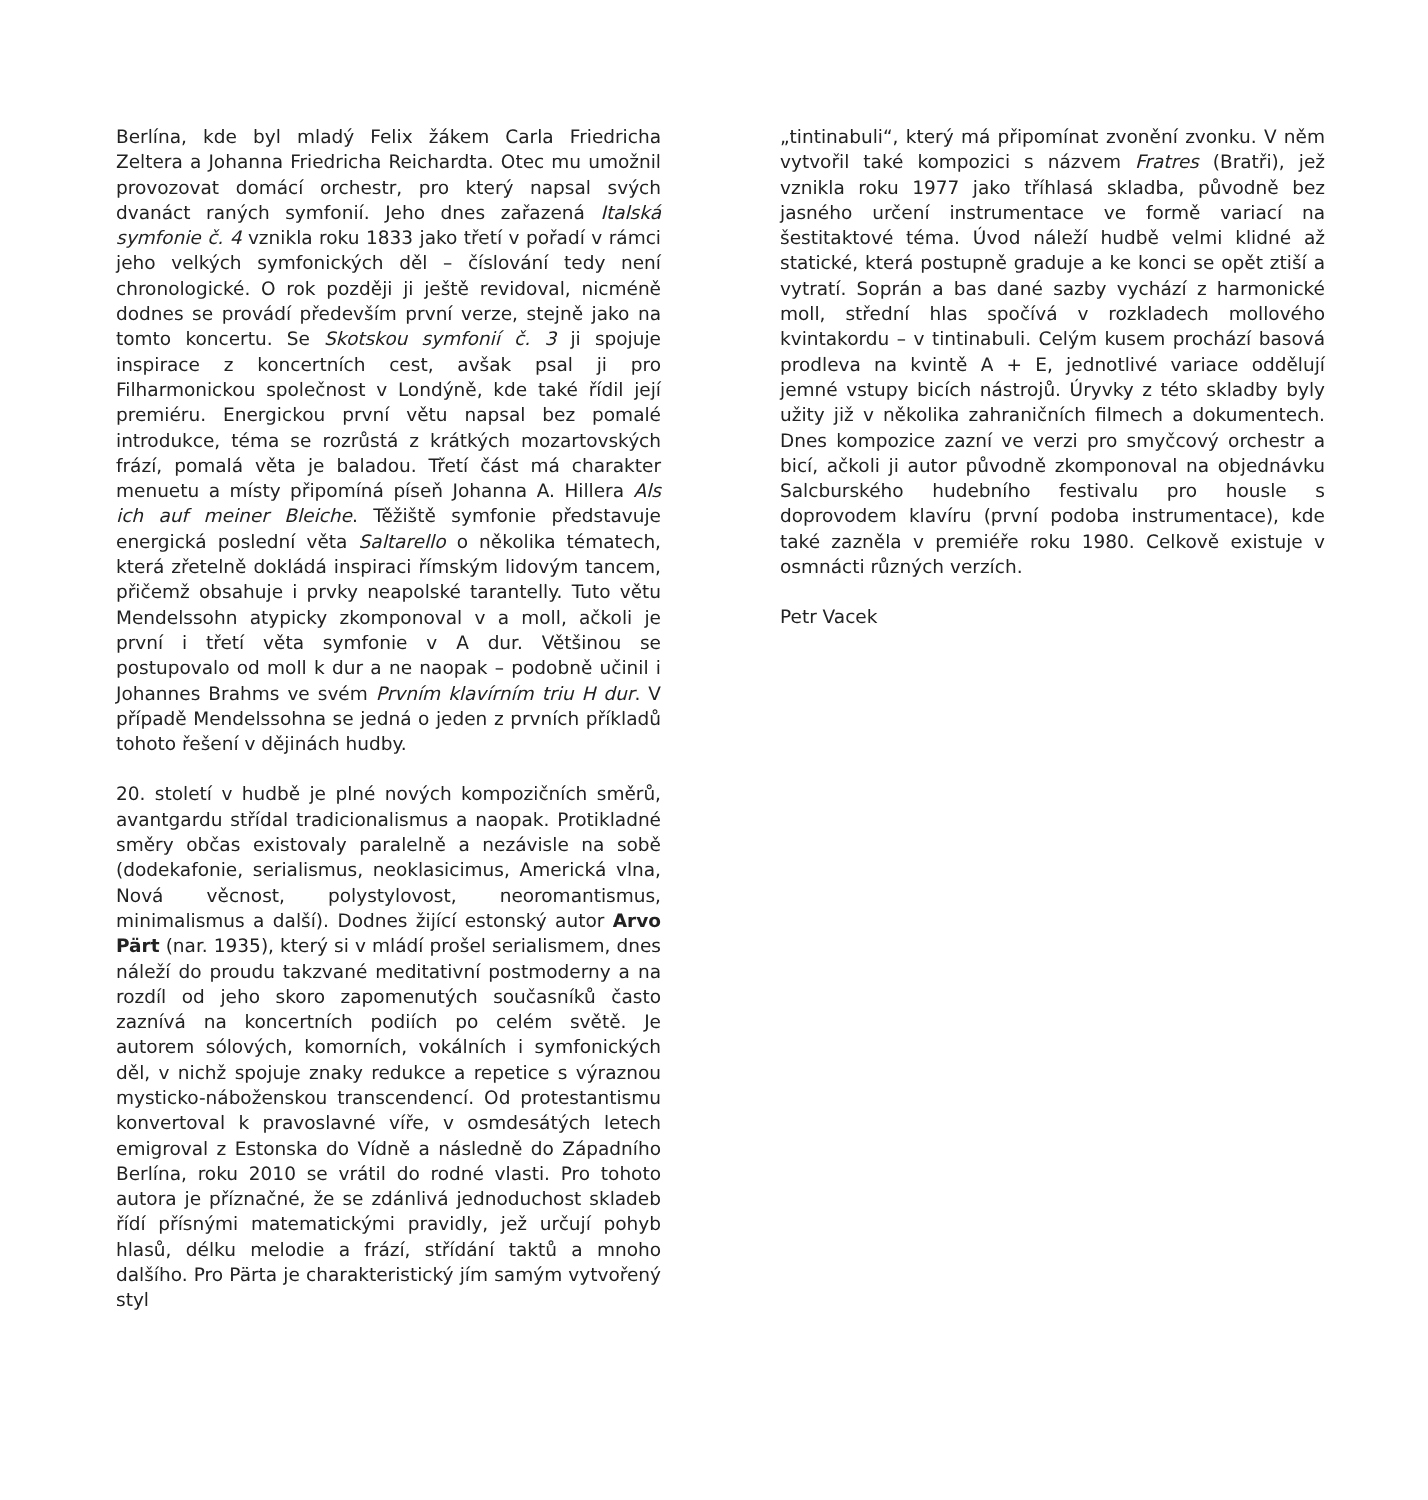Berlína, kde byl mladý Felix žákem Carla Friedricha Zeltera a Johanna Friedricha Reichardta. Otec mu umožnil provozovat domácí orchestr, pro který napsal svých dvanáct raných symfonií. Jeho dnes zařazená Italská symfonie č. 4 vznikla roku 1833 jako třetí v pořadí v rámci jeho velkých symfonických děl – číslování tedy není chronologické. O rok později ji ještě revidoval, nicméně dodnes se provádí především první verze, stejně jako na tomto koncertu. Se Skotskou symfonií č. 3 ji spojuje inspirace z koncertních cest, avšak psal ji pro Filharmonickou společnost v Londýně, kde také řídil její premiéru. Energickou první větu napsal bez pomalé introdukce, téma se rozrůstá z krátkých mozartovských frází, pomalá věta je baladou. Třetí část má charakter menuetu a místy připomíná píseň Johanna A. Hillera Als ich auf meiner Bleiche. Těžiště symfonie představuje energická poslední věta Saltarello o několika tématech, která zřetelně dokládá inspiraci římským lidovým tancem, přičemž obsahuje i prvky neapolské tarantelly. Tuto větu Mendelssohn atypicky zkomponoval v a moll, ačkoli je první i třetí věta symfonie v A dur. Většinou se postupovalo od moll k dur a ne naopak – podobně učinil i Johannes Brahms ve svém Prvním klavírním triu H dur. V případě Mendelssohna se jedná o jeden z prvních příkladů tohoto řešení v dějinách hudby.
20. století v hudbě je plné nových kompozičních směrů, avantgardu střídal tradicionalismus a naopak. Protikladné směry občas existovaly paralelně a nezávisle na sobě (dodekafonie, serialismus, neoklasicimus, Americká vlna, Nová věcnost, polystylovost, neoromantismus, minimalismus a další). Dodnes žijící estonský autor Arvo Pärt (nar. 1935), který si v mládí prošel serialismem, dnes náleží do proudu takzvané meditativní postmoderny a na rozdíl od jeho skoro zapomenutých současníků často zaznívá na koncertních podiích po celém světě. Je autorem sólových, komorních, vokálních i symfonických děl, v nichž spojuje znaky redukce a repetice s výraznou mysticko-náboženskou transcendencí. Od protestantismu konvertoval k pravoslavné víře, v osmdesátých letech emigroval z Estonska do Vídně a následně do Západního Berlína, roku 2010 se vrátil do rodné vlasti. Pro tohoto autora je příznačné, že se zdánlivá jednoduchost skladeb řídí přísnými matematickými pravidly, jež určují pohyb hlasů, délku melodie a frází, střídání taktů a mnoho dalšího. Pro Pärta je charakteristický jím samým vytvořený styl
„tintinabuli“, který má připomínat zvonění zvonku. V něm vytvořil také kompozici s názvem Fratres (Bratři), jež vznikla roku 1977 jako tříhlasá skladba, původně bez jasného určení instrumentace ve formě variací na šestitaktové téma. Úvod náleží hudbě velmi klidné až statické, která postupně graduje a ke konci se opět ztiší a vytratí. Soprán a bas dané sazby vychází z harmonické moll, střední hlas spočívá v rozkladech mollového kvintakordu – v tintinabuli. Celým kusem prochází basová prodleva na kvintě A + E, jednotlivé variace oddělují jemné vstupy bicích nástrojů. Úryvky z této skladby byly užity již v několika zahraničních filmech a dokumentech. Dnes kompozice zazní ve verzi pro smyčcový orchestr a bicí, ačkoli ji autor původně zkomponoval na objednávku Salcburského hudebního festivalu pro housle s doprovodem klavíru (první podoba instrumentace), kde také zazněla v premiéře roku 1980. Celkově existuje v osmnácti různých verzích.
Petr Vacek